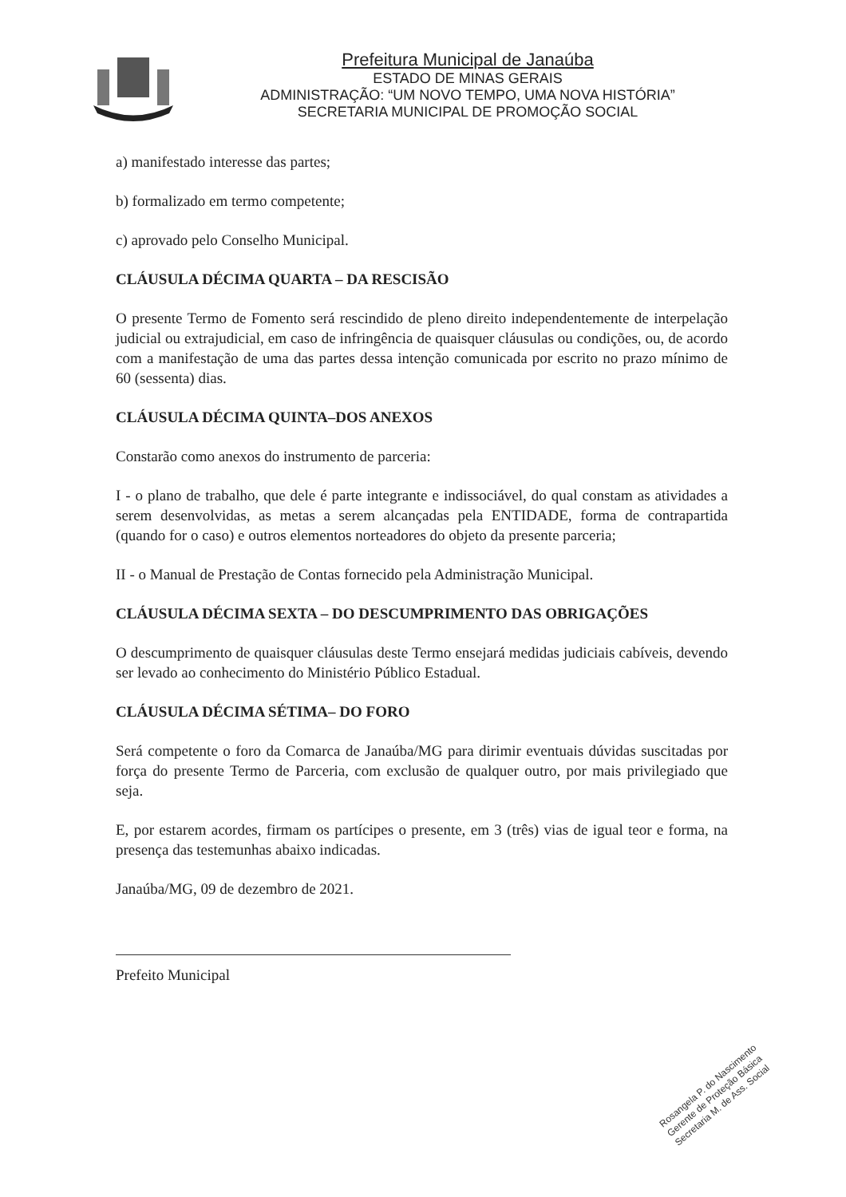Prefeitura Municipal de Janaúba
ESTADO DE MINAS GERAIS
ADMINISTRAÇÃO: “UM NOVO TEMPO, UMA NOVA HISTÓRIA”
SECRETARIA MUNICIPAL DE PROMOÇÃO SOCIAL
a) manifestado interesse das partes;
b) formalizado em termo competente;
c) aprovado pelo Conselho Municipal.
CLÁUSULA DÉCIMA QUARTA – DA RESCISÃO
O presente Termo de Fomento será rescindido de pleno direito independentemente de interpelação judicial ou extrajudicial, em caso de infringência de quaisquer cláusulas ou condições, ou, de acordo com a manifestação de uma das partes dessa intenção comunicada por escrito no prazo mínimo de 60 (sessenta) dias.
CLÁUSULA DÉCIMA QUINTA–DOS ANEXOS
Constarão como anexos do instrumento de parceria:
I - o plano de trabalho, que dele é parte integrante e indissociável, do qual constam as atividades a serem desenvolvidas, as metas a serem alcançadas pela ENTIDADE, forma de contrapartida (quando for o caso) e outros elementos norteadores do objeto da presente parceria;
II - o Manual de Prestação de Contas fornecido pela Administração Municipal.
CLÁUSULA DÉCIMA SEXTA – DO DESCUMPRIMENTO DAS OBRIGAÇÕES
O descumprimento de quaisquer cláusulas deste Termo ensejará medidas judiciais cabíveis, devendo ser levado ao conhecimento do Ministério Público Estadual.
CLÁUSULA DÉCIMA SÉTIMA– DO FORO
Será competente o foro da Comarca de Janaúba/MG para dirimir eventuais dúvidas suscitadas por força do presente Termo de Parceria, com exclusão de qualquer outro, por mais privilegiado que seja.
E, por estarem acordes, firmam os partícipes o presente, em 3 (três) vias de igual teor e forma, na presença das testemunhas abaixo indicadas.
Janaúba/MG, 09 de dezembro de 2021.
Prefeito Municipal
Rosangela P. do Nascimento
Gerente de Proteção Básica
Secretaria M. de Ass. Social